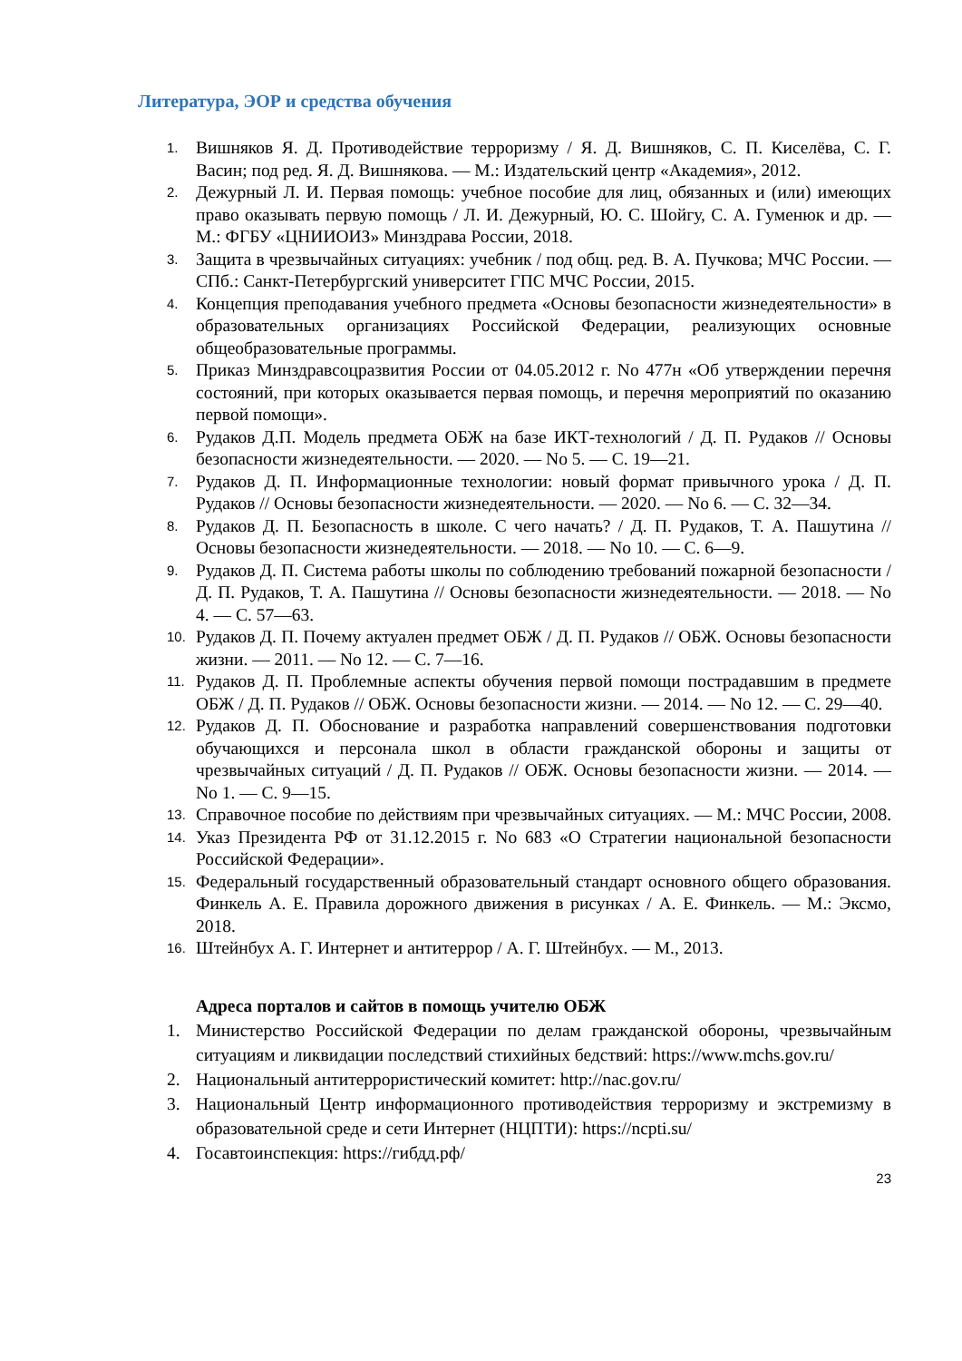Литература, ЭОР и средства обучения
1. Вишняков Я. Д. Противодействие терроризму / Я. Д. Вишняков, С. П. Киселёва, С. Г. Васин; под ред. Я. Д. Вишнякова. — М.: Издательский центр «Академия», 2012.
2. Дежурный Л. И. Первая помощь: учебное пособие для лиц, обязанных и (или) имеющих право оказывать первую помощь / Л. И. Дежурный, Ю. С. Шойгу, С. А. Гуменюк и др. — М.: ФГБУ «ЦНИИОИЗ» Минздрава России, 2018.
3. Защита в чрезвычайных ситуациях: учебник / под общ. ред. В. А. Пучкова; МЧС России. — СПб.: Санкт-Петербургский университет ГПС МЧС России, 2015.
4. Концепция преподавания учебного предмета «Основы безопасности жизнедеятельности» в образовательных организациях Российской Федерации, реализующих основные общеобразовательные программы.
5. Приказ Минздравсоцразвития России от 04.05.2012 г. No 477н «Об утверждении перечня состояний, при которых оказывается первая помощь, и перечня мероприятий по оказанию первой помощи».
6. Рудаков Д.П. Модель предмета ОБЖ на базе ИКТ-технологий / Д. П. Рудаков // Основы безопасности жизнедеятельности. — 2020. — No 5. — С. 19—21.
7. Рудаков Д. П. Информационные технологии: новый формат привычного урока / Д. П. Рудаков // Основы безопасности жизнедеятельности. — 2020. — No 6. — С. 32—34.
8. Рудаков Д. П. Безопасность в школе. С чего начать? / Д. П. Рудаков, Т. А. Пашутина // Основы безопасности жизнедеятельности. — 2018. — No 10. — С. 6—9.
9. Рудаков Д. П. Система работы школы по соблюдению требований пожарной безопасности / Д. П. Рудаков, Т. А. Пашутина // Основы безопасности жизнедеятельности. — 2018. — No 4. — С. 57—63.
10. Рудаков Д. П. Почему актуален предмет ОБЖ / Д. П. Рудаков // ОБЖ. Основы безопасности жизни. — 2011. — No 12. — С. 7—16.
11. Рудаков Д. П. Проблемные аспекты обучения первой помощи пострадавшим в предмете ОБЖ / Д. П. Рудаков // ОБЖ. Основы безопасности жизни. — 2014. — No 12. — С. 29—40.
12. Рудаков Д. П. Обоснование и разработка направлений совершенствования подготовки обучающихся и персонала школ в области гражданской обороны и защиты от чрезвычайных ситуаций / Д. П. Рудаков // ОБЖ. Основы безопасности жизни. — 2014. — No 1. — С. 9—15.
13. Справочное пособие по действиям при чрезвычайных ситуациях. — М.: МЧС России, 2008.
14. Указ Президента РФ от 31.12.2015 г. No 683 «О Стратегии национальной безопасности Российской Федерации».
15. Федеральный государственный образовательный стандарт основного общего образования. Финкель А. Е. Правила дорожного движения в рисунках / А. Е. Финкель. — М.: Эксмо, 2018.
16. Штейнбух А. Г. Интернет и антитеррор / А. Г. Штейнбух. — М., 2013.
Адреса порталов и сайтов в помощь учителю ОБЖ
1. Министерство Российской Федерации по делам гражданской обороны, чрезвычайным ситуациям и ликвидации последствий стихийных бедствий: https://www.mchs.gov.ru/
2. Национальный антитеррористический комитет: http://nac.gov.ru/
3. Национальный Центр информационного противодействия терроризму и экстремизму в образовательной среде и сети Интернет (НЦПТИ): https://ncpti.su/
4. Госавтоинспекция: https://гибдд.рф/
23